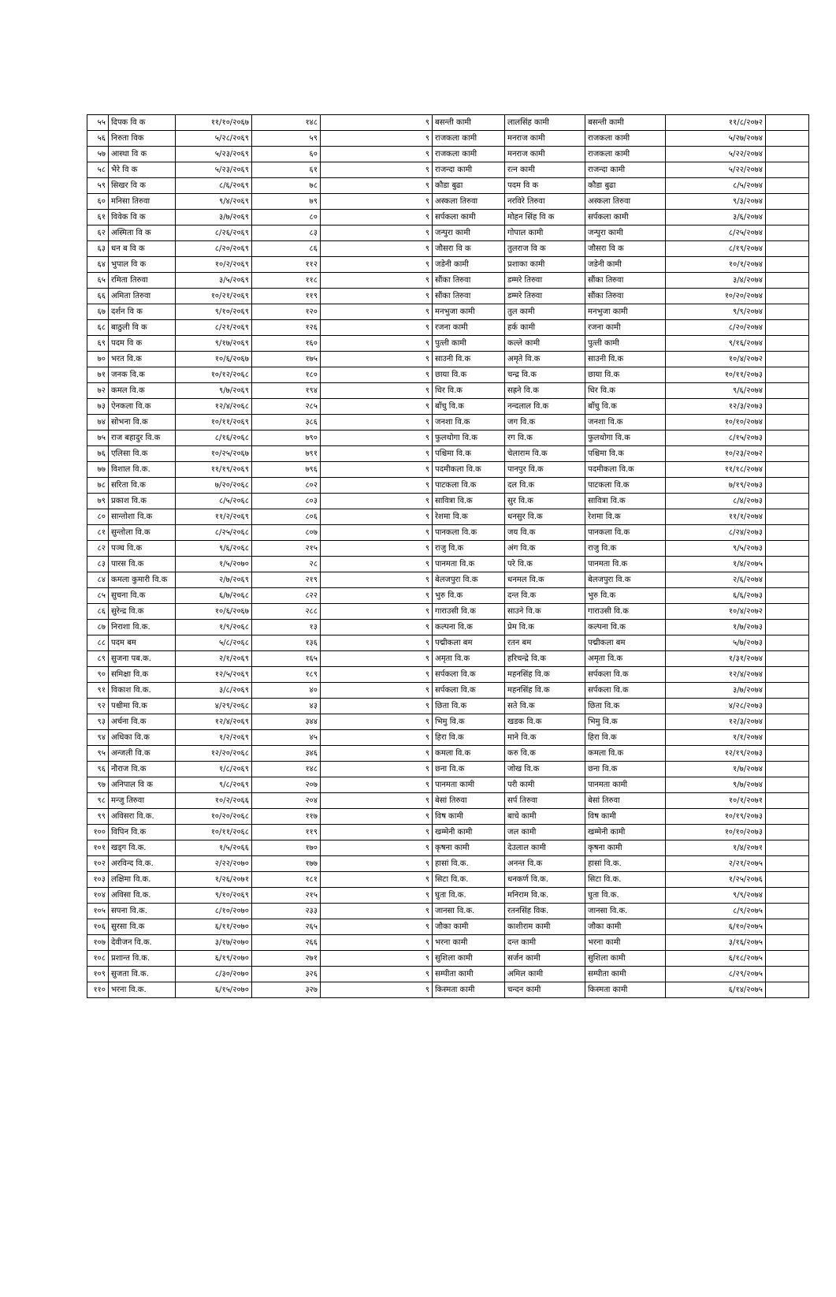| ५५ | दिपक वि क | ११/१०/२०६७ | १४८ | ९ | बसन्ती कामी | लालसिंह कामी | बसन्ती कामी | ११/८/२०७२ | |
| ५६ | निरुता विक | ५/२८/२०६९ | ५९ | ९ | राजकला कामी | मनराज कामी | राजकला कामी | ५/२७/२०७४ | |
| ५७ | आस्था वि क | ५/२३/२०६९ | ६० | ९ | राजकला कामी | मनराज कामी | राजकला कामी | ५/२२/२०७४ | |
| ५८ | भैरे वि क | ५/२३/२०६९ | ६१ | ९ | राजन्दा कामी | रत्न कामी | राजन्दा कामी | ५/२२/२०७४ | |
| ५९ | सिखर वि क | ८/६/२०६९ | ७८ | ९ | कौडा बुढा | पदम वि क | कौडा बुढा | ८/५/२०७४ | |
| ६० | मनिसा तिरुवा | ९/४/२०६९ | ७९ | ९ | अस्कला तिरुवा | नरविरे तिरुवा | अस्कला तिरुवा | ९/३/२०७४ | |
| ६१ | विवेक वि क | ३/७/२०६९ | ८० | ९ | सर्पकला कामी | मोहन सिंह वि क | सर्पकला कामी | ३/६/२०७४ | |
| ६२ | अस्मिता वि क | ८/२६/२०६९ | ८३ | ९ | जन्पुरा कामी | गोपाल कामी | जन्पुरा कामी | ८/२५/२०७४ | |
| ६३ | धन ब वि क | ८/२०/२०६९ | ८६ | ९ | जौसरा वि क | तुलराज वि क | जौसरा वि क | ८/१९/२०७४ | |
| ६४ | भुपाल वि क | १०/२/२०६९ | ११२ | ९ | जडेनी कामी | प्रशाका कामी | जडेनी कामी | १०/१/२०७४ | |
| ६५ | रमिता तिरुवा | ३/५/२०६९ | ११८ | ९ | सौंका तिरुवा | डम्मरे तिरुवा | सौंका तिरुवा | ३/४/२०७४ | |
| ६६ | अमिता तिरुवा | १०/२१/२०६९ | ११९ | ९ | सौंका तिरुवा | डम्मरे तिरुवा | सौंका तिरुवा | १०/२०/२०७४ | |
| ६७ | दर्शन वि क | ९/१०/२०६९ | १२० | ९ | मनभुजा कामी | तुल कामी | मनभुजा कामी | ९/९/२०७४ | |
| ६८ | बाठुली वि क | ८/२१/२०६९ | १२६ | ९ | रजना कामी | हर्क कामी | रजना कामी | ८/२०/२०७४ | |
| ६९ | पदम वि क | ९/१७/२०६९ | १६० | ९ | पुत्ली कामी | कल्ले कामी | पुत्ली कामी | ९/१६/२०७४ | |
| ७० | भरत वि.क | १०/६/२०६७ | १७५ | ९ | साउनी वि.क | अमृते वि.क | साउनी वि.क | १०/४/२०७२ | |
| ७१ | जनक वि.क | १०/१२/२०६८ | १८० | ९ | छाया वि.क | चन्द्र वि.क | छाया वि.क | १०/११/२०७३ | |
| ७२ | कमल वि.क | ९/७/२०६९ | १९४ | ९ | धिर वि.क | सह्रने वि.क | धिर वि.क | ९/६/२०७४ | |
| ७३ | ऐनकला वि.क | १२/४/२०६८ | २८५ | ९ | बाँचु वि.क | नन्दलाल वि.क | बाँचु वि.क | १२/३/२०७३ | |
| ७४ | सोभना वि.क | १०/११/२०६९ | ३८६ | ९ | जनशा वि.क | जग वि.क | जनशा वि.क | १०/१०/२०७४ | |
| ७५ | राज बहादुर वि.क | ८/१६/२०६८ | ७९० | ९ | फुलथोगा वि.क | रग वि.क | फुलथोगा वि.क | ८/१५/२०७३ | |
| ७६ | एलिसा वि.क | १०/२५/२०६७ | ७९१ | ९ | पश्चिमा वि.क | चेलाराम वि.क | पश्चिमा वि.क | १०/२३/२०७२ | |
| ७७ | विशाल वि.क. | ११/१९/२०६९ | ७९६ | ९ | पदमीकला वि.क | पानपुर वि.क | पदमीकला वि.क | ११/१८/२०७४ | |
| ७८ | सरिता वि.क | ७/२०/२०६८ | ८०२ | ९ | पाटकला वि.क | दल वि.क | पाटकला वि.क | ७/१९/२०७३ | |
| ७९ | प्रकाश वि.क | ८/५/२०६८ | ८०३ | ९ | सावित्रा वि.क | सुर वि.क | सावित्रा वि.क | ८/४/२०७३ | |
| ८० | सान्तोशा वि.क | ११/२/२०६९ | ८०६ | ९ | रेशमा वि.क | धनसुर वि.क | रेशमा वि.क | ११/१/२०७४ | |
| ८१ | सुन्तोला वि.क | ८/२५/२०६८ | ८०७ | ९ | पानकला वि.क | जय वि.क | पानकला वि.क | ८/२४/२०७३ | |
| ८२ | पञ्च वि.क | ९/६/२०६८ | २१५ | ९ | राजु वि.क | अंग वि.क | राजु वि.क | ९/५/२०७३ | |
| ८३ | पारस वि.क | १/५/२०७० | २८ | ९ | पानमता वि.क | परे वि.क | पानमता वि.क | १/४/२०७५ | |
| ८४ | कमला कुमारी वि.क | २/७/२०६९ | २१९ | ९ | बेलजपुरा वि.क | धनमल वि.क | बेलजपुरा वि.क | २/६/२०७४ | |
| ८५ | सुचना वि.क | ६/७/२०६८ | ८२२ | ९ | भुरु वि.क | दन्त वि.क | भुरु वि.क | ६/६/२०७३ | |
| ८६ | सुरेन्द्र वि.क | १०/६/२०६७ | २८८ | ९ | गाराउसी वि.क | साउने वि.क | गाराउसी वि.क | १०/४/२०७२ | |
| ८७ | निराशा वि.क. | १/९/२०६८ | १३ | ९ | कल्पना वि.क | प्रेम वि.क | कल्पना वि.क | १/७/२०७३ | |
| ८८ | पदम बम | ५/८/२०६८ | १३६ | ९ | पद्मीकला बम | रतन बम | पद्मीकला बम | ५/७/२०७३ | |
| ८९ | सुजना पब.क. | २/१/२०६९ | १६५ | ९ | अमृता वि.क | हरिचन्द्रे वि.क | अमृता वि.क | १/३१/२०७४ | |
| ९० | समिक्षा वि.क | १२/५/२०६९ | १८९ | ९ | सर्पकला वि.क | महनसिंह वि.क | सर्पकला वि.क | १२/४/२०७४ | |
| ९१ | विकाश वि.क. | ३/८/२०६९ | ४० | ९ | सर्पकला वि.क | महनसिंह वि.क | सर्पकला वि.क | ३/७/२०७४ | |
| ९२ | पश्चीमा वि.क | ४/२९/२०६८ | ४३ | ९ | छिता वि.क | सते वि.क | छिता वि.क | ४/२८/२०७३ | |
| ९३ | अर्चना वि.क | १२/४/२०६९ | ३४४ | ९ | भिमु वि.क | खडक वि.क | भिमु वि.क | १२/३/२०७४ | |
| ९४ | अधिका वि.क | १/२/२०६९ | ४५ | ९ | हिरा वि.क | माने वि.क | हिरा वि.क | १/१/२०७४ | |
| ९५ | अन्जली वि.क | १२/२०/२०६८ | ३४६ | ९ | कमला वि.क | करु वि.क | कमला वि.क | १२/१९/२०७३ | |
| ९६ | नौराज वि.क | १/८/२०६९ | १४८ | ९ | छना वि.क | जोख वि.क | छना वि.क | १/७/२०७४ | |
| ९७ | अनिपाल वि क | ९/८/२०६९ | २०७ | ९ | पानमता कामी | परी कामी | पानमता कामी | ९/७/२०७४ | |
| ९८ | मन्जु तिरुवा | १०/२/२०६६ | २०४ | ९ | बेसां तिरुवा | सर्प तिरुवा | बेसां तिरुवा | १०/१/२०७१ | |
| ९९ | अविसरा वि.क. | १०/२०/२०६८ | ११७ | ९ | विष कामी | बाचे कामी | विष कामी | १०/१९/२०७३ | |
| १०० | विपिन वि.क | १०/११/२०६८ | ११९ | ९ | खम्मेनी कामी | जल कामी | खम्मेनी कामी | १०/१०/२०७३ | |
| १०१ | खड्ग वि.क. | १/५/२०६६ | १७० | ९ | कृषना कामी | देउलाल कामी | कृषना कामी | १/४/२०७१ | |
| १०२ | अरविन्द वि.क. | २/२२/२०७० | १७७ | ९ | हासां वि.क. | अनन्त वि.क | हासां वि.क. | २/२१/२०७५ | |
| १०३ | लक्षिमा वि.क. | १/२६/२०७१ | १८१ | ९ | सिटा वि.क. | धनकर्ण वि.क. | सिटा वि.क. | १/२५/२०७६ | |
| १०४ | अविसा वि.क. | ९/१०/२०६९ | २१५ | ९ | घुता वि.क. | मनिराम वि.क. | घुता वि.क. | ९/९/२०७४ | |
| १०५ | सपना वि.क. | ८/१०/२०७० | २३३ | ९ | जानसा वि.क. | रतनसिंह विक. | जानसा वि.क. | ८/९/२०७५ | |
| १०६ | सुरसा वि.क | ६/११/२०७० | २६५ | ९ | जौका कामी | काशीराम कामी | जौका कामी | ६/१०/२०७५ | |
| १०७ | देवीजन वि.क. | ३/१७/२०७० | २६६ | ९ | भरना कामी | दन्त कामी | भरना कामी | ३/१६/२०७५ | |
| १०८ | प्रशान्त वि.क. | ६/१९/२०७० | २७१ | ९ | सुशिला कामी | सर्जन कामी | सुशिला कामी | ६/१८/२०७५ | |
| १०९ | सुजता वि.क. | ८/३०/२०७० | ३२६ | ९ | सम्पीता कामी | अमिल कामी | सम्पीता कामी | ८/२९/२०७५ | |
| ११० | भरना वि.क. | ६/१५/२०७० | ३२७ | ९ | किस्मता कामी | चन्दन कामी | किस्मता कामी | ६/१४/२०७५ | |